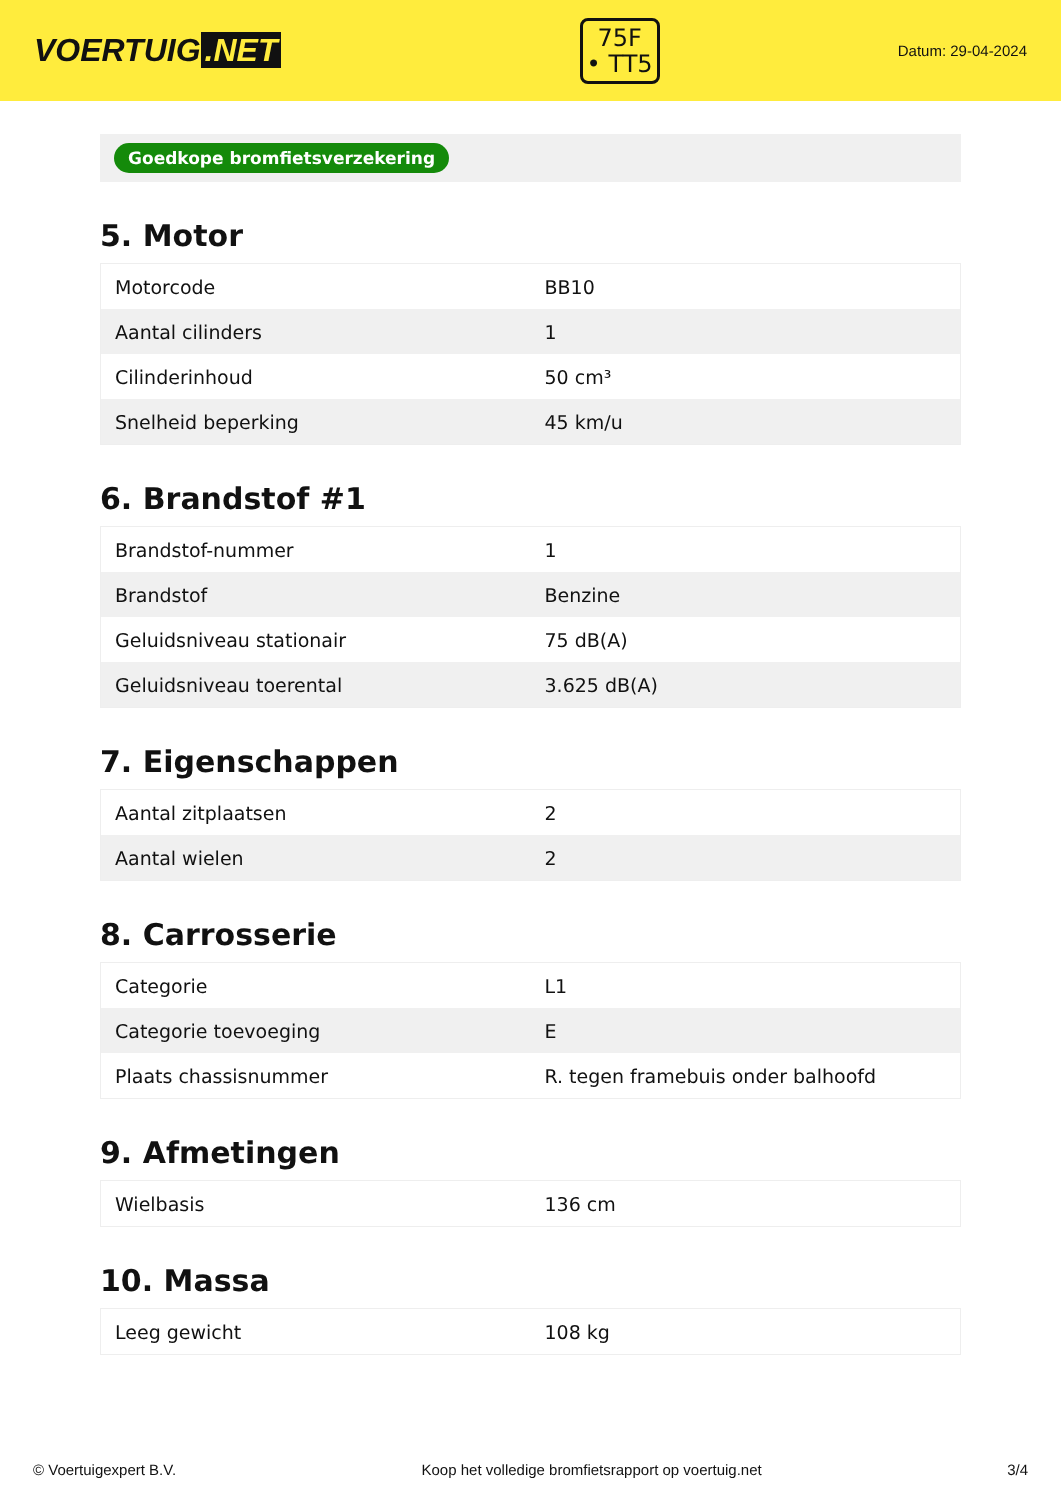VOERTUIG.NET
75F
• TT5
Datum: 29-04-2024
Goedkope bromfietsverzekering
5. Motor
| Motorcode | BB10 |
| Aantal cilinders | 1 |
| Cilinderinhoud | 50 cm³ |
| Snelheid beperking | 45 km/u |
6. Brandstof #1
| Brandstof-nummer | 1 |
| Brandstof | Benzine |
| Geluidsniveau stationair | 75 dB(A) |
| Geluidsniveau toerental | 3.625 dB(A) |
7. Eigenschappen
| Aantal zitplaatsen | 2 |
| Aantal wielen | 2 |
8. Carrosserie
| Categorie | L1 |
| Categorie toevoeging | E |
| Plaats chassisnummer | R. tegen framebuis onder balhoofd |
9. Afmetingen
| Wielbasis | 136 cm |
10. Massa
| Leeg gewicht | 108 kg |
© Voertuigexpert B.V. Koop het volledige bromfietsrapport op voertuig.net 3/4